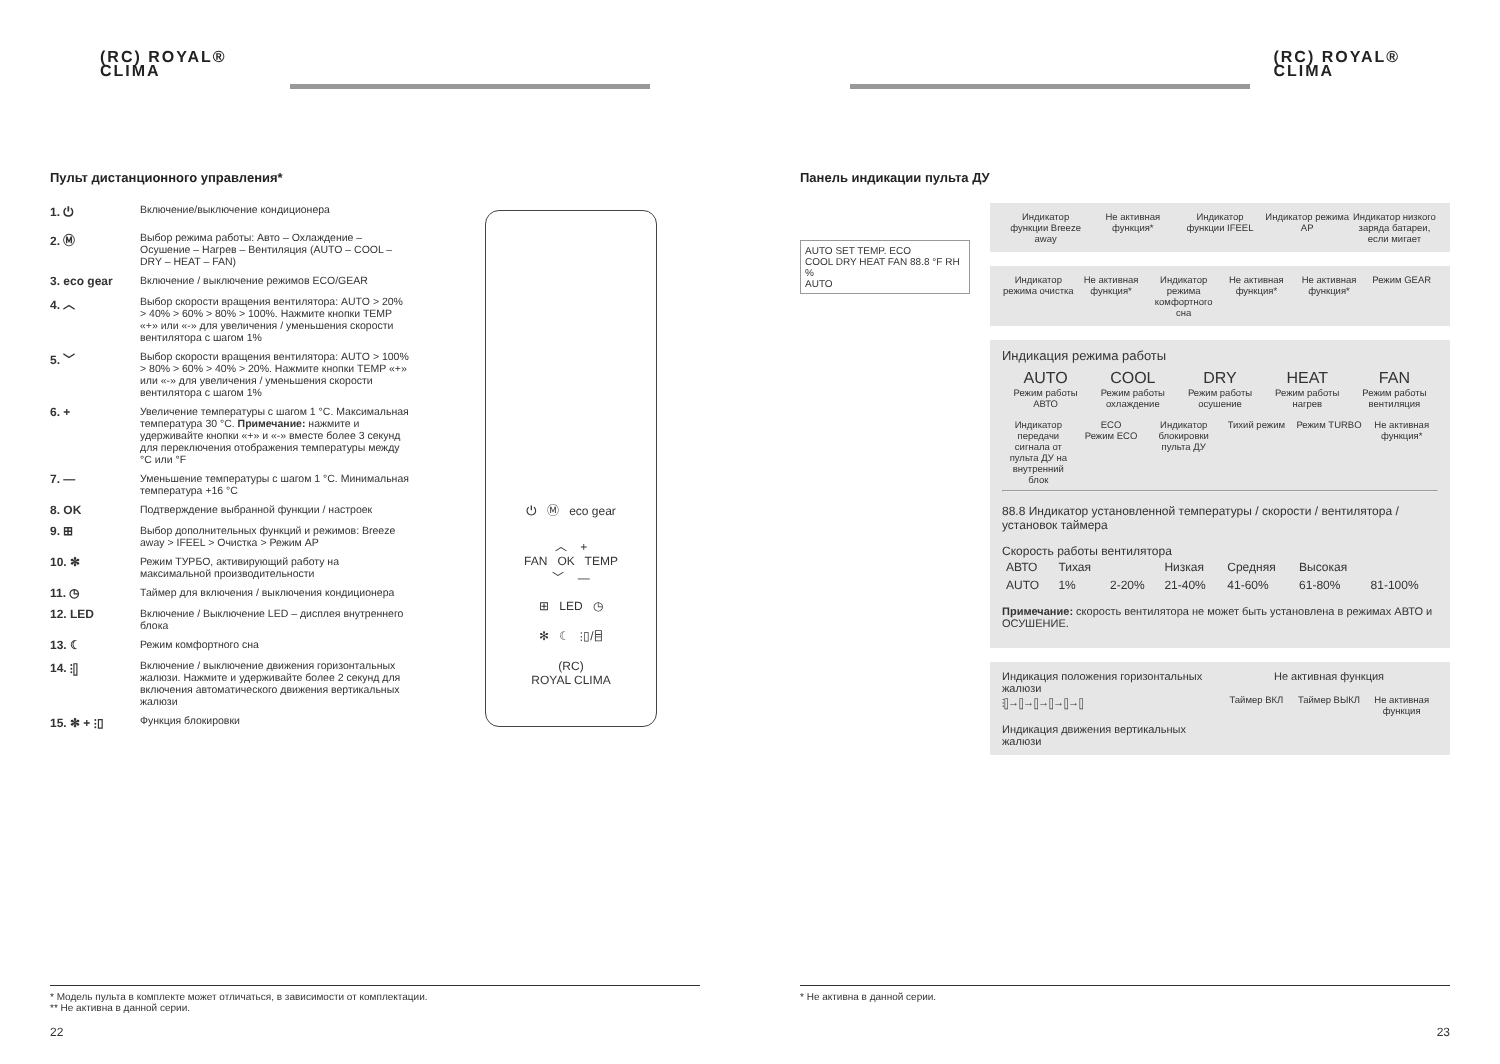(RC) ROYAL®
CLIMA
Пульт дистанционного управления*
1. ⏻ Включение/выключение кондиционера
2. Ⓜ Выбор режима работы: Авто – Охлаждение – Осушение – Нагрев – Вентиляция (AUTO – COOL – DRY – HEAT – FAN)
3. eco gear Включение / выключение режимов ECO/GEAR
4. ︿ Выбор скорости вращения вентилятора: AUTO > 20% > 40% > 60% > 80% > 100%. Нажмите кнопки TEMP «+» или «-» для увеличения / уменьшения скорости вентилятора с шагом 1%
5. ﹀ Выбор скорости вращения вентилятора: AUTO > 100% > 80% > 60% > 40% > 20%. Нажмите кнопки TEMP «+» или «-» для увеличения / уменьшения скорости вентилятора с шагом 1%
6. + Увеличение температуры с шагом 1 °С. Максимальная температура 30 °С. Примечание: нажмите и удерживайте кнопки «+» и «-» вместе более 3 секунд для переключения отображения температуры между °С или °F
7. — Уменьшение температуры с шагом 1 °С. Минимальная температура +16 °С
8. OK Подтверждение выбранной функции / настроек
9. ⊞ Выбор дополнительных функций и режимов: Breeze away > IFEEL > Очистка > Режим АР
10. ✻ Режим ТУРБО, активирующий работу на максимальной производительности
11. ◷ Таймер для включения / выключения кондиционера
12. LED Включение / Выключение LED – дисплея внутреннего блока
13. ☾ Режим комфортного сна
14. ⫶▯ Включение / выключение движения горизонтальных жалюзи. Нажмите и удерживайте более 2 секунд для включения автоматического движения вертикальных жалюзи
15. ✻ + ⫶▯ Функция блокировки
⏻ Ⓜ eco gear
︿ +
FAN OK TEMP
﹀ —
⊞ LED ◷
✻ ☾ ⫶▯/⌸
(RC)
ROYAL CLIMA
* Модель пульта в комплекте может отличаться, в зависимости от комплектации.
** Не активна в данной серии.
22
(RC) ROYAL®
CLIMA
Панель индикации пульта ДУ
Индикатор функции Breeze away Не активная функция* Индикатор функции IFEEL Индикатор режима АР Индикатор низкого заряда батареи, если мигает
Индикатор режима очистка Не активная функция* Индикатор режима комфортного сна
Не активная функция* Не активная функция* Режим GEAR
Индикация режима работы
AUTO COOL DRY HEAT FAN
Режим работы АВТО Режим работы охлаждение Режим работы осушение Режим работы нагрев Режим работы вентиляция
Индикатор передачи сигнала от пульта ДУ на внутренний блок
ECO
Режим ECO
Индикатор блокировки пульта ДУ Тихий режим Режим TURBO Не активная функция*
88.8 Индикатор установленной температуры / скорости / вентилятора / установок таймера
Скорость работы вентилятора
| АВТО | Тихая | | Низкая | Средняя | Высокая | |
| --- | --- | --- | --- | --- | --- | --- |
| AUTO | 1% | 2-20% | 21-40% | 41-60% | 61-80% | 81-100% |
Примечание: скорость вентилятора не может быть установлена в режимах АВТО и ОСУШЕНИЕ.
Индикация положения горизонтальных жалюзи
⫶▯→▯→▯→▯→▯→▯
Индикация движения вертикальных жалюзи
Не активная функция
Таймер ВКЛ Таймер ВЫКЛ Не активная функция
AUTO SET TEMP. ECO
COOL DRY HEAT FAN 88.8 °F RH %
AUTO
* Не активна в данной серии.
23